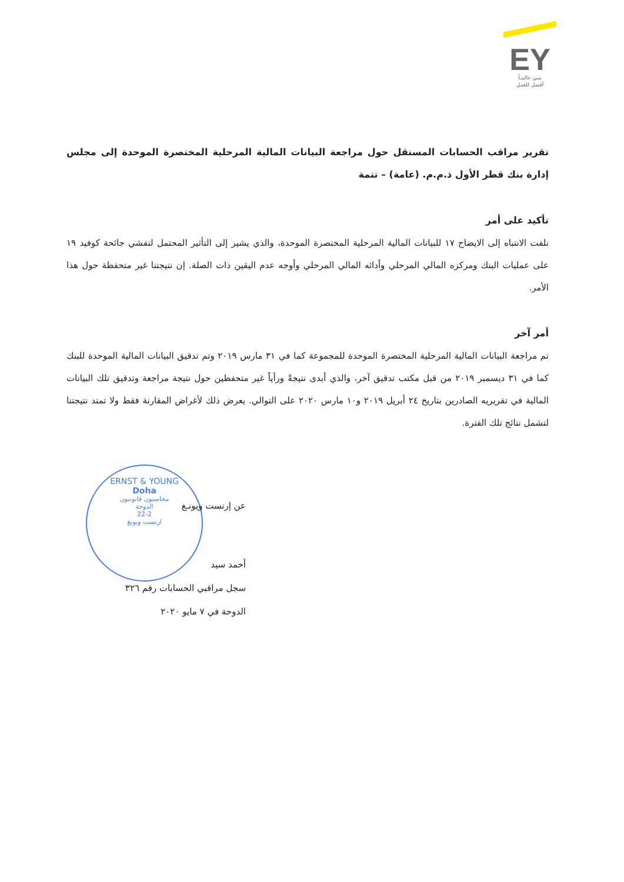EY
نبني عالمـاً
أفضل للعمل
تقرير مراقب الحسابات المستقل حول مراجعة البيانات المالية المرحلية المختصرة الموحدة إلى مجلس إدارة بنك قطر الأول ذ.م.م. (عامة) – تتمة
تأكيد على أمر
نلفت الانتباه إلى الايضاح ١٧ للبيانات المالية المرحلية المختصرة الموحدة، والذي يشير إلى التأثير المحتمل لتفشي جائحة كوفيد ١٩ على عمليات البنك ومركزه المالي المرحلي وأدائه المالي المرحلي وأوجه عدم اليقين ذات الصلة. إن نتيجتنا غير متحفظة حول هذا الأمر.
أمر آخر
تم مراجعة البيانات المالية المرحلية المختصرة الموحدة للمجموعة كما في ٣١ مارس ٢٠١٩ وتم تدقيق البيانات المالية الموحدة للبنك كما في ٣١ ديسمبر ٢٠١٩ من قبل مكتب تدقيق آخر، والذي أبدى نتيجةً ورأياً غير متحفظين حول نتيجة مراجعة وتدقيق تلك البيانات المالية في تقريريه الصادرين بتاريخ ٢٤ أبريل ٢٠١٩ و١٠ مارس ٢٠٢٠ على التوالي. يعرض ذلك لأغراض المقارنة فقط ولا تمتد نتيجتنا لتشمل نتائج تلك الفترة.
ERNST & YOUNG
Doha
محاسبون قانونيون
الدوحة
22-2
ارنست ويونغ
عن إرنست ويونـغ
أحمد سيد
سجل مراقبي الحسابات رقم ٣٢٦
الدوحة في ٧ مايو ٢٠٢٠